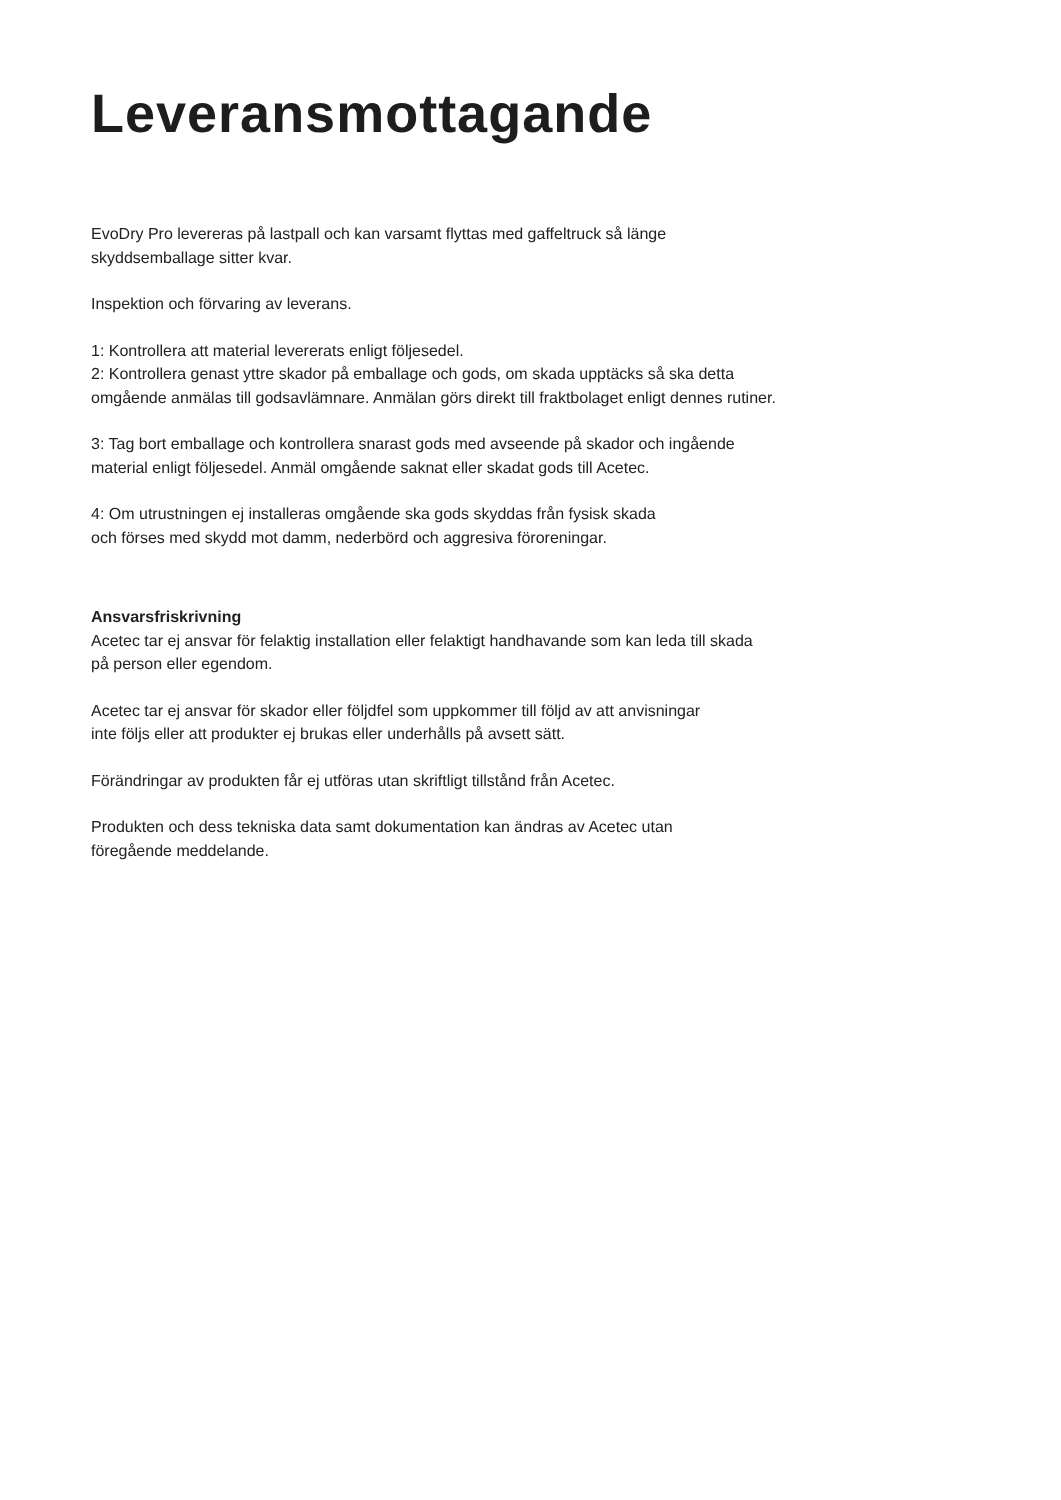Leveransmottagande
EvoDry Pro levereras på lastpall och kan varsamt flyttas med gaffeltruck så länge
skyddsemballage sitter kvar.
Inspektion och förvaring av leverans.
1: Kontrollera att material levererats enligt följesedel.
2: Kontrollera genast yttre skador på emballage och gods, om skada upptäcks så ska detta
omgående anmälas till godsavlämnare. Anmälan görs direkt till fraktbolaget enligt dennes rutiner.
3: Tag bort emballage och kontrollera snarast gods med avseende på skador och ingående
material enligt följesedel. Anmäl omgående saknat eller skadat gods till Acetec.
4: Om utrustningen ej installeras omgående ska gods skyddas från fysisk skada
och förses med skydd mot damm, nederbörd och aggresiva föroreningar.
Ansvarsfriskrivning
Acetec tar ej ansvar för felaktig installation eller felaktigt handhavande som kan leda till skada
på person eller egendom.
Acetec tar ej ansvar för skador eller följdfel som uppkommer till följd av att anvisningar
inte följs eller att produkter ej brukas eller underhålls på avsett sätt.
Förändringar av produkten får ej utföras utan skriftligt tillstånd från Acetec.
Produkten och dess tekniska data samt dokumentation kan ändras av Acetec utan
föregående meddelande.